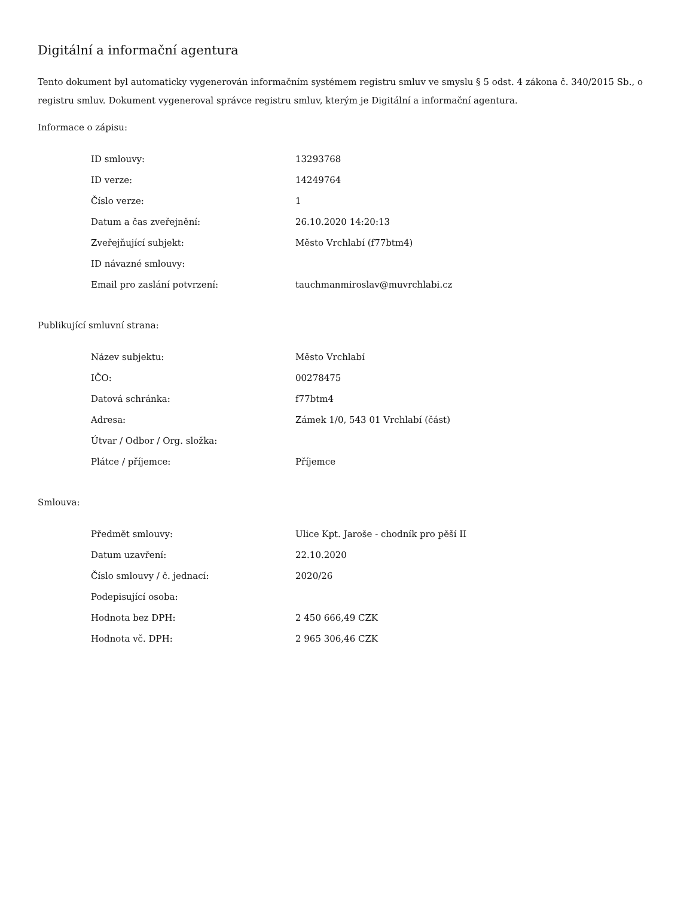Digitální a informační agentura
Tento dokument byl automaticky vygenerován informačním systémem registru smluv ve smyslu § 5 odst. 4 zákona č. 340/2015 Sb., o registru smluv. Dokument vygeneroval správce registru smluv, kterým je Digitální a informační agentura.
Informace o zápisu:
| ID smlouvy: | 13293768 |
| ID verze: | 14249764 |
| Číslo verze: | 1 |
| Datum a čas zveřejnění: | 26.10.2020 14:20:13 |
| Zveřejňující subjekt: | Město Vrchlabí (f77btm4) |
| ID návazné smlouvy: | |
| Email pro zaslání potvrzení: | tauchmanmiroslav@muvrchlabi.cz |
Publikující smluvní strana:
| Název subjektu: | Město Vrchlabí |
| IČO: | 00278475 |
| Datová schránka: | f77btm4 |
| Adresa: | Zámek 1/0, 543 01 Vrchlabí (část) |
| Útvar / Odbor / Org. složka: | |
| Plátce / příjemce: | Příjemce |
Smlouva:
| Předmět smlouvy: | Ulice Kpt. Jaroše - chodník pro pěší II |
| Datum uzavření: | 22.10.2020 |
| Číslo smlouvy / č. jednací: | 2020/26 |
| Podepisující osoba: | |
| Hodnota bez DPH: | 2 450 666,49 CZK |
| Hodnota vč. DPH: | 2 965 306,46 CZK |